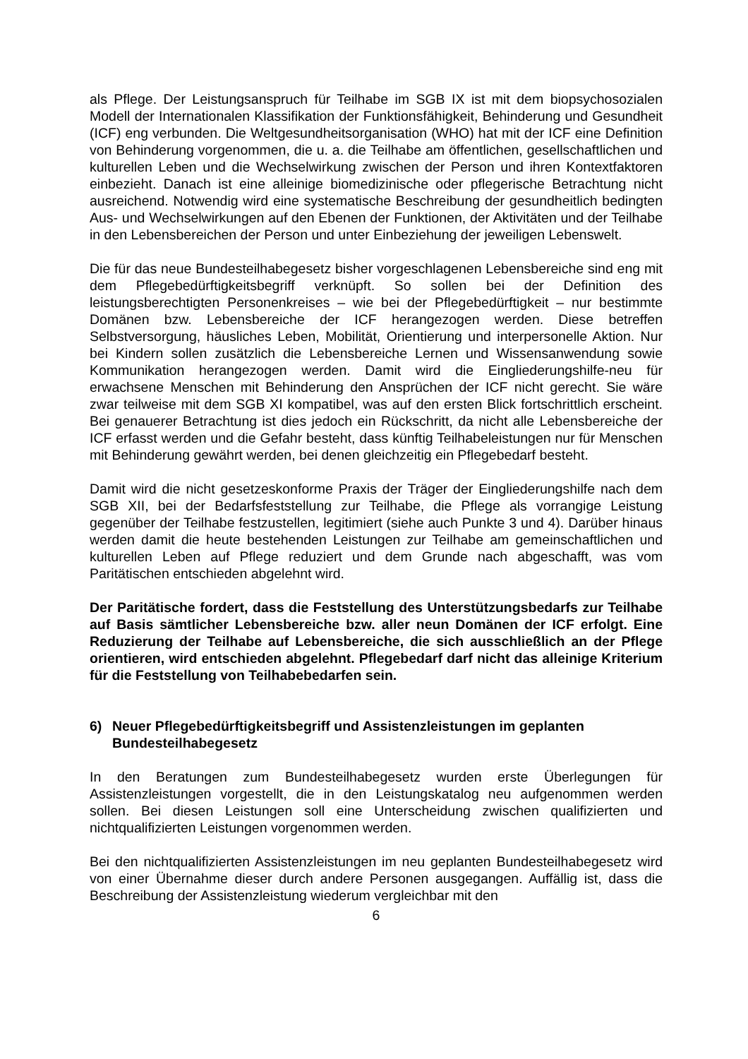als Pflege. Der Leistungsanspruch für Teilhabe im SGB IX ist mit dem biopsychosozialen Modell der Internationalen Klassifikation der Funktionsfähigkeit, Behinderung und Gesundheit (ICF) eng verbunden. Die Weltgesundheitsorganisation (WHO) hat mit der ICF eine Definition von Behinderung vorgenommen, die u. a. die Teilhabe am öffentlichen, gesellschaftlichen und kulturellen Leben und die Wechselwirkung zwischen der Person und ihren Kontextfaktoren einbezieht. Danach ist eine alleinige biomedizinische oder pflegerische Betrachtung nicht ausreichend. Notwendig wird eine systematische Beschreibung der gesundheitlich bedingten Aus- und Wechselwirkungen auf den Ebenen der Funktionen, der Aktivitäten und der Teilhabe in den Lebensbereichen der Person und unter Einbeziehung der jeweiligen Lebenswelt.
Die für das neue Bundesteilhabegesetz bisher vorgeschlagenen Lebensbereiche sind eng mit dem Pflegebedürftigkeitsbegriff verknüpft. So sollen bei der Definition des leistungsberechtigten Personenkreises – wie bei der Pflegebedürftigkeit – nur bestimmte Domänen bzw. Lebensbereiche der ICF herangezogen werden. Diese betreffen Selbstversorgung, häusliches Leben, Mobilität, Orientierung und interpersonelle Aktion. Nur bei Kindern sollen zusätzlich die Lebensbereiche Lernen und Wissensanwendung sowie Kommunikation herangezogen werden. Damit wird die Eingliederungshilfe-neu für erwachsene Menschen mit Behinderung den Ansprüchen der ICF nicht gerecht. Sie wäre zwar teilweise mit dem SGB XI kompatibel, was auf den ersten Blick fortschrittlich erscheint. Bei genauerer Betrachtung ist dies jedoch ein Rückschritt, da nicht alle Lebensbereiche der ICF erfasst werden und die Gefahr besteht, dass künftig Teilhabeleistungen nur für Menschen mit Behinderung gewährt werden, bei denen gleichzeitig ein Pflegebedarf besteht.
Damit wird die nicht gesetzeskonforme Praxis der Träger der Eingliederungshilfe nach dem SGB XII, bei der Bedarfsfeststellung zur Teilhabe, die Pflege als vorrangige Leistung gegenüber der Teilhabe festzustellen, legitimiert (siehe auch Punkte 3 und 4). Darüber hinaus werden damit die heute bestehenden Leistungen zur Teilhabe am gemeinschaftlichen und kulturellen Leben auf Pflege reduziert und dem Grunde nach abgeschafft, was vom Paritätischen entschieden abgelehnt wird.
Der Paritätische fordert, dass die Feststellung des Unterstützungsbedarfs zur Teilhabe auf Basis sämtlicher Lebensbereiche bzw. aller neun Domänen der ICF erfolgt. Eine Reduzierung der Teilhabe auf Lebensbereiche, die sich ausschließlich an der Pflege orientieren, wird entschieden abgelehnt. Pflegebedarf darf nicht das alleinige Kriterium für die Feststellung von Teilhabebedarfen sein.
6) Neuer Pflegebedürftigkeitsbegriff und Assistenzleistungen im geplanten Bundesteilhabegesetz
In den Beratungen zum Bundesteilhabegesetz wurden erste Überlegungen für Assistenzleistungen vorgestellt, die in den Leistungskatalog neu aufgenommen werden sollen. Bei diesen Leistungen soll eine Unterscheidung zwischen qualifizierten und nichtqualifizierten Leistungen vorgenommen werden.
Bei den nichtqualifizierten Assistenzleistungen im neu geplanten Bundesteilhabegesetz wird von einer Übernahme dieser durch andere Personen ausgegangen. Auffällig ist, dass die Beschreibung der Assistenzleistung wiederum vergleichbar mit den
6